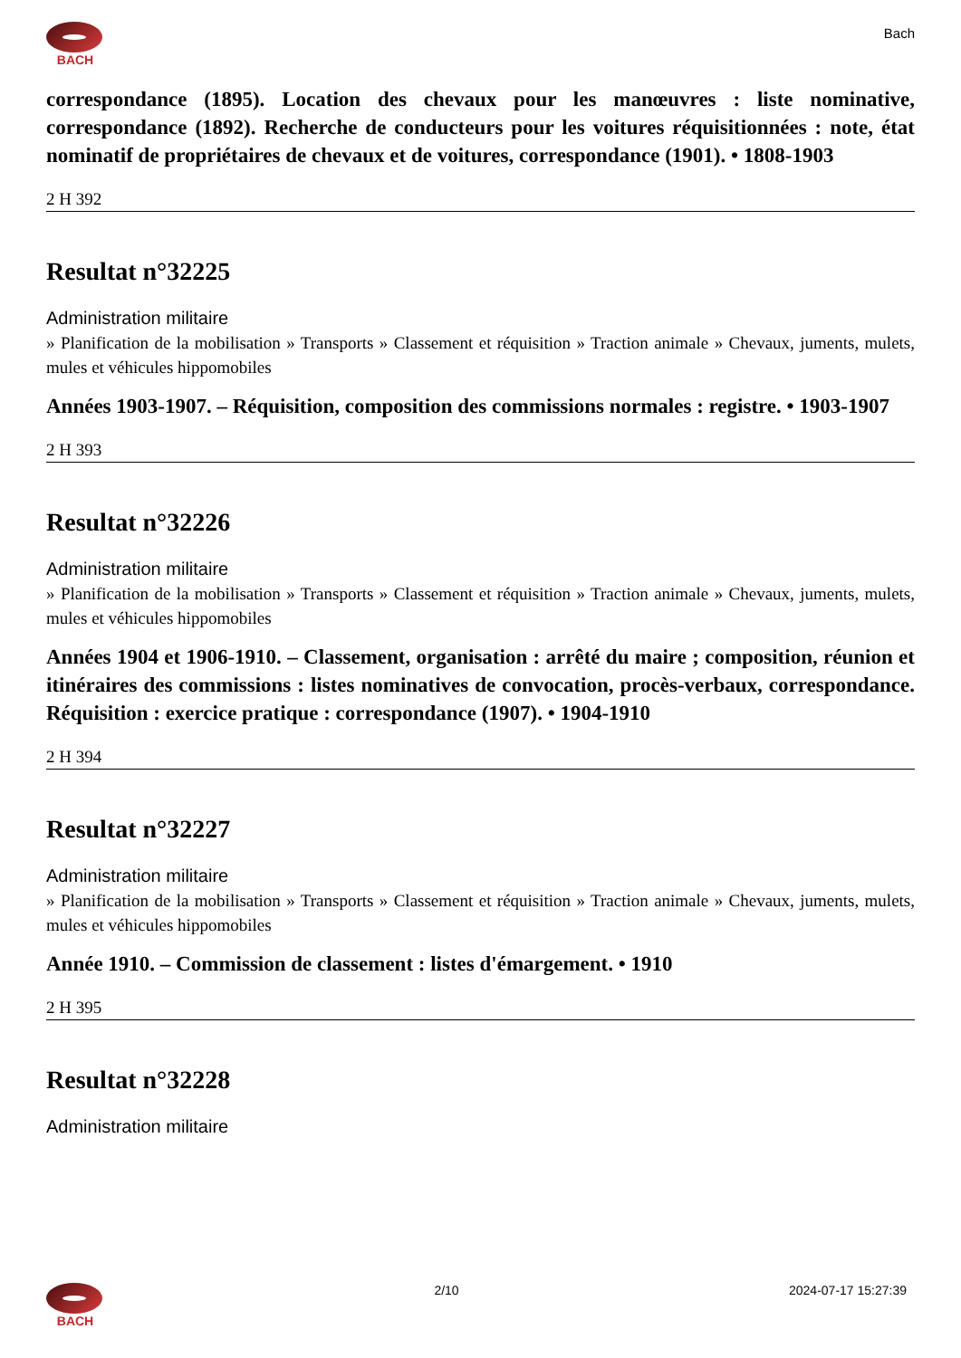BACH
Bach
correspondance (1895). Location des chevaux pour les manœuvres : liste nominative, correspondance (1892). Recherche de conducteurs pour les voitures réquisitionnées : note, état nominatif de propriétaires de chevaux et de voitures, correspondance (1901). • 1808-1903
2 H 392
Resultat n°32225
Administration militaire
» Planification de la mobilisation » Transports » Classement et réquisition » Traction animale » Chevaux, juments, mulets, mules et véhicules hippomobiles
Années 1903-1907. – Réquisition, composition des commissions normales : registre. • 1903-1907
2 H 393
Resultat n°32226
Administration militaire
» Planification de la mobilisation » Transports » Classement et réquisition » Traction animale » Chevaux, juments, mulets, mules et véhicules hippomobiles
Années 1904 et 1906-1910. – Classement, organisation : arrêté du maire ; composition, réunion et itinéraires des commissions : listes nominatives de convocation, procès-verbaux, correspondance. Réquisition : exercice pratique : correspondance (1907). • 1904-1910
2 H 394
Resultat n°32227
Administration militaire
» Planification de la mobilisation » Transports » Classement et réquisition » Traction animale » Chevaux, juments, mulets, mules et véhicules hippomobiles
Année 1910. – Commission de classement : listes d'émargement. • 1910
2 H 395
Resultat n°32228
Administration militaire
BACH 2/10 2024-07-17 15:27:39